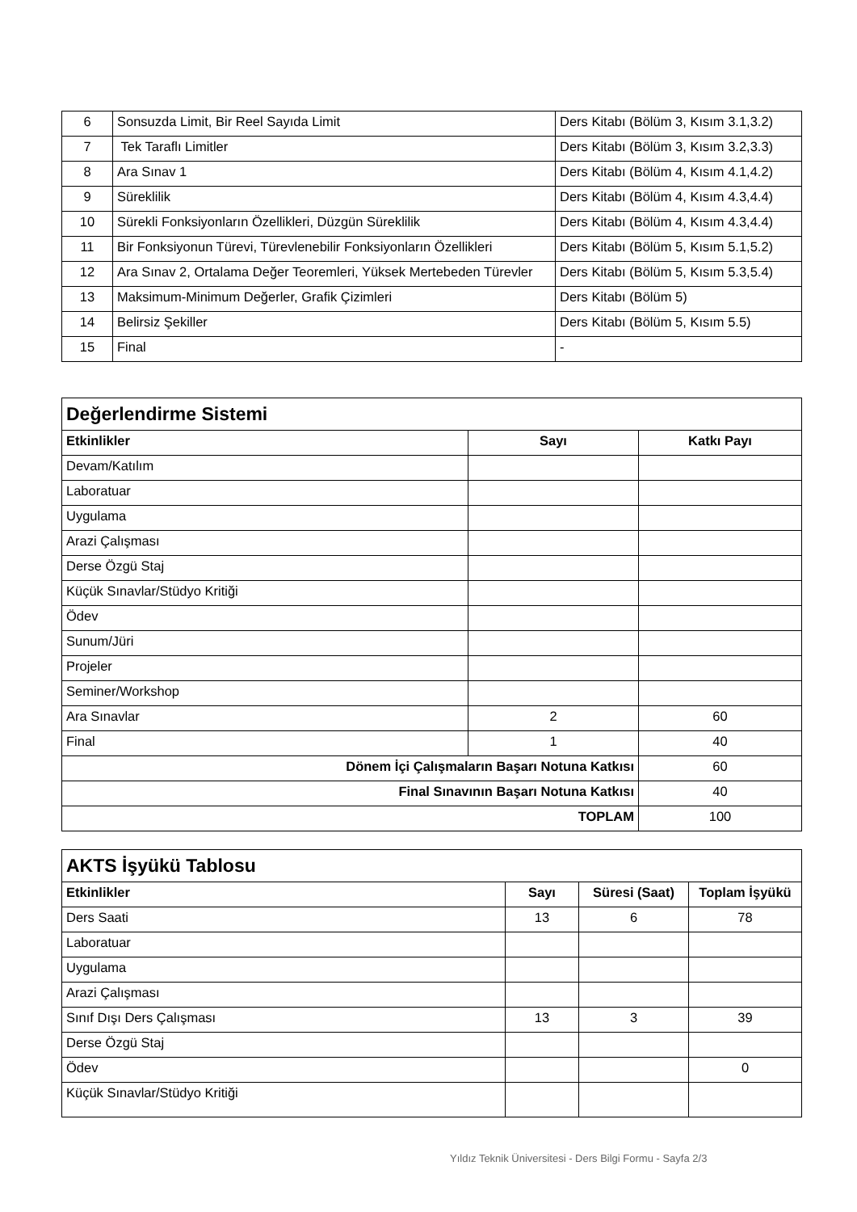| 6 | Sonsuzda Limit, Bir Reel Sayıda Limit | Ders Kitabı (Bölüm 3, Kısım 3.1,3.2) |
| 7 | Tek Taraflı Limitler | Ders Kitabı (Bölüm 3, Kısım 3.2,3.3) |
| 8 | Ara Sınav 1 | Ders Kitabı (Bölüm 4, Kısım 4.1,4.2) |
| 9 | Süreklilik | Ders Kitabı (Bölüm 4, Kısım 4.3,4.4) |
| 10 | Sürekli Fonksiyonların Özellikleri, Düzgün Süreklilik | Ders Kitabı (Bölüm 4, Kısım 4.3,4.4) |
| 11 | Bir Fonksiyonun Türevi, Türevlenebilir Fonksiyonların Özellikleri | Ders Kitabı (Bölüm 5, Kısım 5.1,5.2) |
| 12 | Ara Sınav 2, Ortalama Değer Teoremleri, Yüksek Mertebeden Türevler | Ders Kitabı (Bölüm 5, Kısım 5.3,5.4) |
| 13 | Maksimum-Minimum Değerler, Grafik Çizimleri | Ders Kitabı (Bölüm 5) |
| 14 | Belirsiz Şekiller | Ders Kitabı (Bölüm 5, Kısım 5.5) |
| 15 | Final | - |
| Değerlendirme Sistemi | | |
| Etkinlikler | Sayı | Katkı Payı |
| Devam/Katılım | | |
| Laboratuar | | |
| Uygulama | | |
| Arazi Çalışması | | |
| Derse Özgü Staj | | |
| Küçük Sınavlar/Stüdyo Kritiği | | |
| Ödev | | |
| Sunum/Jüri | | |
| Projeler | | |
| Seminer/Workshop | | |
| Ara Sınavlar | 2 | 60 |
| Final | 1 | 40 |
| Dönem İçi Çalışmaların Başarı Notuna Katkısı | | 60 |
| Final Sınavının Başarı Notuna Katkısı | | 40 |
| TOPLAM | | 100 |
| AKTS İşyükü Tablosu | | | |
| Etkinlikler | Sayı | Süresi (Saat) | Toplam İşyükü |
| Ders Saati | 13 | 6 | 78 |
| Laboratuar | | | |
| Uygulama | | | |
| Arazi Çalışması | | | |
| Sınıf Dışı Ders Çalışması | 13 | 3 | 39 |
| Derse Özgü Staj | | | |
| Ödev | | | 0 |
| Küçük Sınavlar/Stüdyo Kritiği | | | |
Yıldız Teknik Üniversitesi - Ders Bilgi Formu - Sayfa 2/3